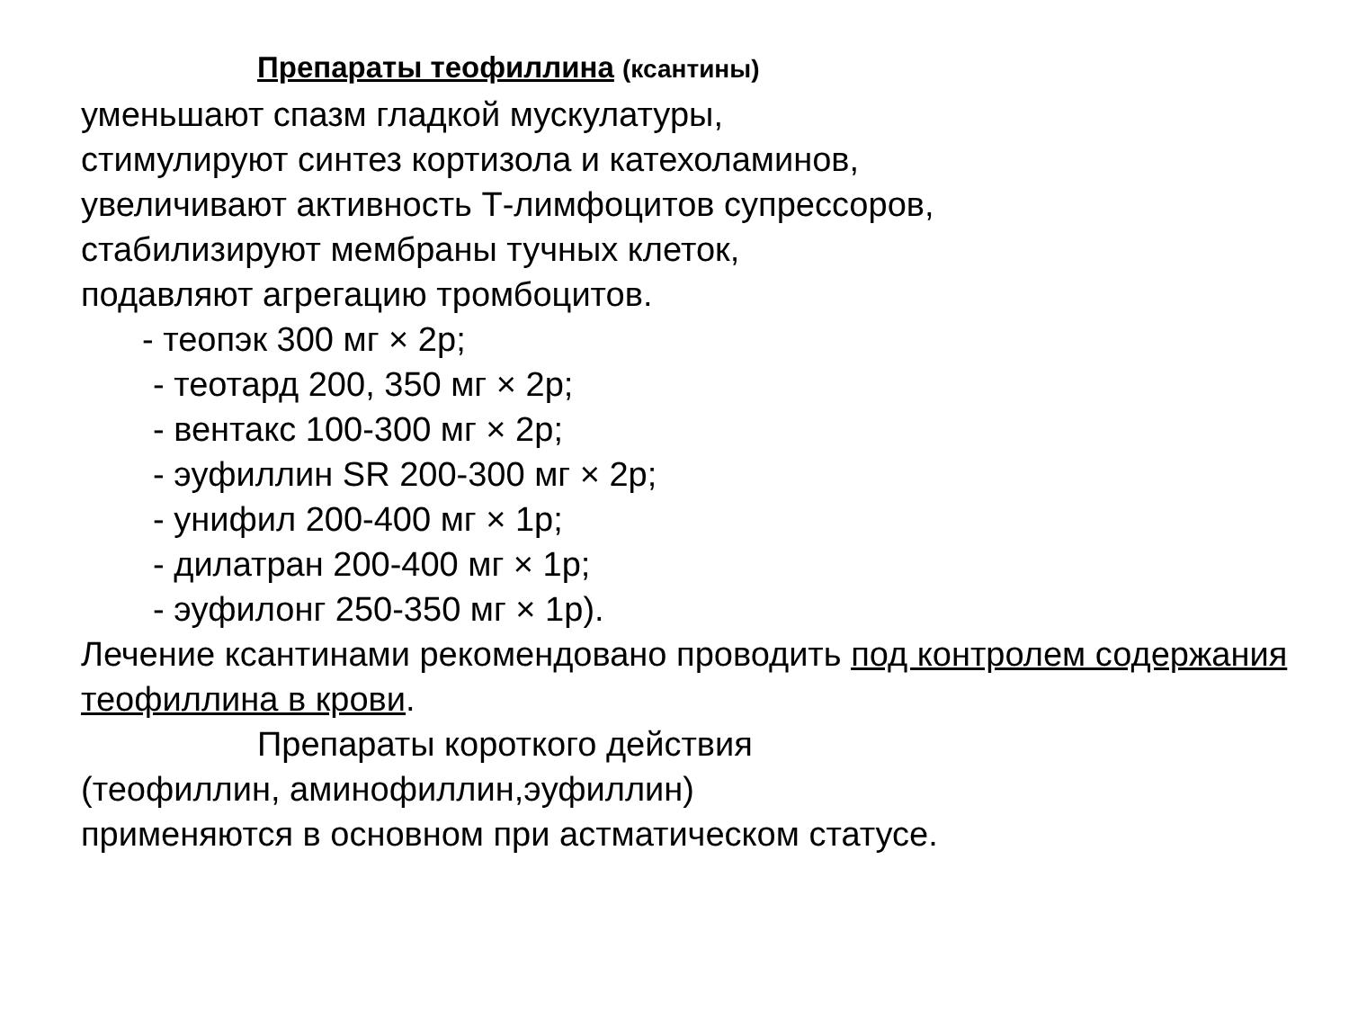Препараты теофиллина (ксантины)
уменьшают спазм гладкой мускулатуры,
стимулируют синтез кортизола и катехоламинов,
увеличивают активность Т-лимфоцитов супрессоров,
стабилизируют мембраны тучных клеток,
подавляют агрегацию тромбоцитов.
- теопэк 300 мг × 2р;
- теотард 200, 350 мг × 2р;
- вентакс 100-300 мг × 2р;
- эуфиллин SR 200-300 мг × 2р;
- унифил 200-400 мг × 1р;
- дилатран 200-400 мг × 1р;
- эуфилонг 250-350 мг × 1р).
Лечение ксантинами рекомендовано проводить под контролем содержания теофиллина в крови.
Препараты короткого действия
(теофиллин, аминофиллин,эуфиллин)
применяются в основном при астматическом статусе.